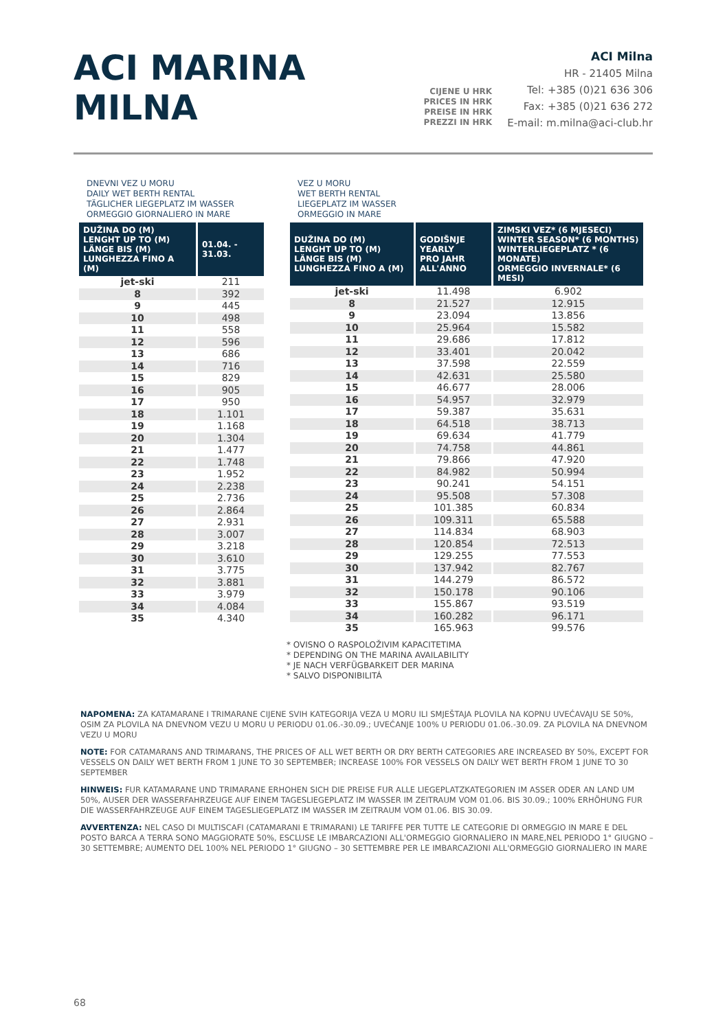ACI MARINA
MILNA
CIJENE U HRK
PRICES IN HRK
PREISE IN HRK
PREZZI IN HRK
ACI Milna
HR - 21405 Milna
Tel: +385 (0)21 636 306
Fax: +385 (0)21 636 272
E-mail: m.milna@aci-club.hr
DNEVNI VEZ U MORU
DAILY WET BERTH RENTAL
TÄGLICHER LIEGEPLATZ IM WASSER
ORMEGGIO GIORNALIERO IN MARE
| DUŽINA DO (M) LENGHT UP TO (M) LÄNGE BIS (M) LUNGHEZZA FINO A (M) | 01.04. - 31.03. |
| --- | --- |
| jet-ski | 211 |
| 8 | 392 |
| 9 | 445 |
| 10 | 498 |
| 11 | 558 |
| 12 | 596 |
| 13 | 686 |
| 14 | 716 |
| 15 | 829 |
| 16 | 905 |
| 17 | 950 |
| 18 | 1.101 |
| 19 | 1.168 |
| 20 | 1.304 |
| 21 | 1.477 |
| 22 | 1.748 |
| 23 | 1.952 |
| 24 | 2.238 |
| 25 | 2.736 |
| 26 | 2.864 |
| 27 | 2.931 |
| 28 | 3.007 |
| 29 | 3.218 |
| 30 | 3.610 |
| 31 | 3.775 |
| 32 | 3.881 |
| 33 | 3.979 |
| 34 | 4.084 |
| 35 | 4.340 |
VEZ U MORU
WET BERTH RENTAL
LIEGEPLATZ IM WASSER
ORMEGGIO IN MARE
| DUŽINA DO (M) LENGHT UP TO (M) LÄNGE BIS (M) LUNGHEZZA FINO A (M) | GODIŠNJE YEARLY PRO JAHR ALL'ANNO | ZIMSKI VEZ* (6 MJESECI) WINTER SEASON* (6 MONTHS) WINTERLIEGEPLATZ * (6 MONATE) ORMEGGIO INVERNALE* (6 MESI) |
| --- | --- | --- |
| jet-ski | 11.498 | 6.902 |
| 8 | 21.527 | 12.915 |
| 9 | 23.094 | 13.856 |
| 10 | 25.964 | 15.582 |
| 11 | 29.686 | 17.812 |
| 12 | 33.401 | 20.042 |
| 13 | 37.598 | 22.559 |
| 14 | 42.631 | 25.580 |
| 15 | 46.677 | 28.006 |
| 16 | 54.957 | 32.979 |
| 17 | 59.387 | 35.631 |
| 18 | 64.518 | 38.713 |
| 19 | 69.634 | 41.779 |
| 20 | 74.758 | 44.861 |
| 21 | 79.866 | 47.920 |
| 22 | 84.982 | 50.994 |
| 23 | 90.241 | 54.151 |
| 24 | 95.508 | 57.308 |
| 25 | 101.385 | 60.834 |
| 26 | 109.311 | 65.588 |
| 27 | 114.834 | 68.903 |
| 28 | 120.854 | 72.513 |
| 29 | 129.255 | 77.553 |
| 30 | 137.942 | 82.767 |
| 31 | 144.279 | 86.572 |
| 32 | 150.178 | 90.106 |
| 33 | 155.867 | 93.519 |
| 34 | 160.282 | 96.171 |
| 35 | 165.963 | 99.576 |
* OVISNO O RASPOLOŽIVIM KAPACITETIMA
* DEPENDING ON THE MARINA AVAILABILITY
* JE NACH VERFÜGBARKEIT DER MARINA
* SALVO DISPONIBILITÁ
NAPOMENA: ZA KATAMARANE I TRIMARANE CIJENE SVIH KATEGORIJA VEZA U MORU ILI SMJEŠTAJA PLOVILA NA KOPNU UVEĆAVAJU SE 50%, OSIM ZA PLOVILA NA DNEVNOM VEZU U MORU U PERIODU 01.06.-30.09.; UVEĆANJE 100% U PERIODU 01.06.-30.09. ZA PLOVILA NA DNEVNOM VEZU U MORU
NOTE: FOR CATAMARANS AND TRIMARANS, THE PRICES OF ALL WET BERTH OR DRY BERTH CATEGORIES ARE INCREASED BY 50%, EXCEPT FOR VESSELS ON DAILY WET BERTH FROM 1 JUNE TO 30 SEPTEMBER; INCREASE 100% FOR VESSELS ON DAILY WET BERTH FROM 1 JUNE TO 30 SEPTEMBER
HINWEIS: FUR KATAMARANE UND TRIMARANE ERHOHEN SICH DIE PREISE FUR ALLE LIEGEPLATZKATEGORIEN IM ASSER ODER AN LAND UM 50%, AUSER DER WASSERFAHRZEUGE AUF EINEM TAGESLIEGEPLATZ IM WASSER IM ZEITRAUM VOM 01.06. BIS 30.09.; 100% ERHÖHUNG FUR DIE WASSERFAHRZEUGE AUF EINEM TAGESLIEGEPLATZ IM WASSER IM ZEITRAUM VOM 01.06. BIS 30.09.
AVVERTENZA: NEL CASO DI MULTISCAFI (CATAMARANI E TRIMARANI) LE TARIFFE PER TUTTE LE CATEGORIE DI ORMEGGIO IN MARE E DEL POSTO BARCA A TERRA SONO MAGGIORATE 50%, ESCLUSE LE IMBARCAZIONI ALL'ORMEGGIO GIORNALIERO IN MARE,NEL PERIODO 1° GIUGNO – 30 SETTEMBRE; AUMENTO DEL 100% NEL PERIODO 1° GIUGNO – 30 SETTEMBRE PER LE IMBARCAZIONI ALL'ORMEGGIO GIORNALIERO IN MARE
68